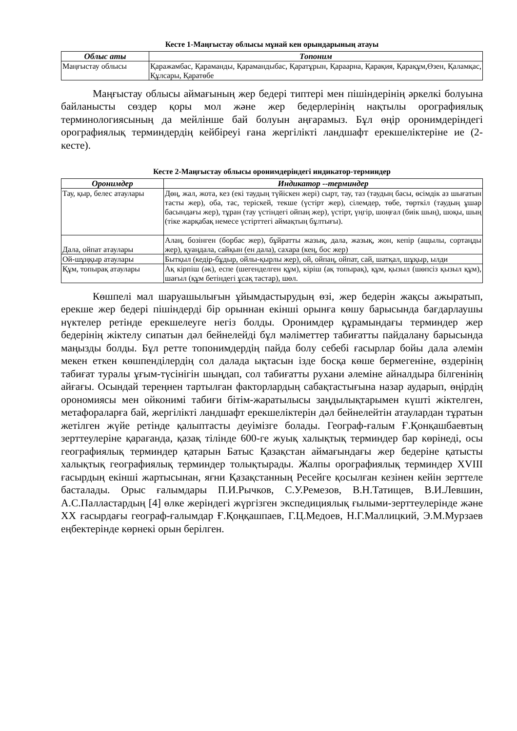Кесте 1-Маңғыстау облысы мұнай кен орындарының атауы
| Облыс аты | Топоним |
| --- | --- |
| Маңғыстау облысы | Қаражамбас, Қараманды, Қарамандыбас, Қаратұрын, Қараарна, Қарақия, Қарақұм,Өзен, Қаламқас, Құлсары, Қаратөбе |
Маңғыстау облысы аймағының жер бедері типтері мен пішіндерінің әркелкі болуына байланысты сөздер қоры мол және жер бедерлерінің нақтылы орографиялық терминологиясының да мейлінше бай болуын аңғарамыз. Бұл өңір оронимдеріндегі орографиялық терминдердің кейбіреуі ғана жергілікті ландшафт ерекшеліктеріне ие (2-кесте).
Кесте 2-Маңғыстау облысы оронимдеріндегі индикатор-терминдер
| Оронимдер | Индикатор --терминдер |
| --- | --- |
| Тау, қыр, белес атаулары | Дөң, жал, жота, кез (екі таудың түйіскен жері) сырт, тау, таз (таудың басы, өсімдік аз шығатын тасты жер), оба, тас, теріскей, текше (үстірт жер), сілемдер, төбе, төрткіл (таудың ұшар басындағы жер), тұран (тау үстіндегі ойпаң жер), үстірт, үңгір, шоңғал (биік шың), шоқы, шың (тіке жарқабақ немесе үстірттегі аймақтың бұлтығы). |
| Дала, ойпат атаулары | Алаң, бозінген (борбас жер), бұйратты жазық, дала, жазық, жон, кепір (ащылы, сортаңды жер), қуаңдала, сайқын (ен дала), сахара (кең, бос жер) |
| Ой-шұңқыр атаулары | Бытқыл (кедір-бұдыр, ойлы-қырлы жер), ой, ойпаң, ойпат, сай, шатқал, шұқыр, ылди |
| Құм, топырақ атаулары | Ақ кірпіш (әк), еспе (шегенделген құм), кіріш (ақ топырақ), құм, қызыл (шөпсіз қызыл құм), шағыл (құм бетіндегі ұсақ тастар), шөл. |
Көшпелі мал шаруашылығын ұйымдастырудың өзі, жер бедерін жақсы ажыратып, ерекше жер бедері пішіндерді бір орыннан екінші орынға көшу барысында бағдарлаушы нүктелер ретінде ерекшелеуге негіз болды. Оронимдер құрамындағы терминдер жер бедерінің жіктелу сипатын дәл бейнелейді бұл мәліметтер табиғатты пайдалану барысында маңызды болды. Бұл ретте топонимдердің пайда болу себебі ғасырлар бойы дала әлемін мекен еткен көшпенділердің сол далада ықтасын ізде босқа көше бермегеніне, өздерінің табиғат туралы ұғым-түсінігін шыңдап, сол табиғатты рухани әлеміне айналдыра білгенінің айғағы. Осындай тереңнен тартылған факторлардың сабақтастығына назар аударып, өңірдің орономиясы мен ойконимі табиғи бітім-жаратылысы заңдылықтарымен күшті жіктелген, метафораларға бай, жергілікті ландшафт ерекшеліктерін дәл бейнелейтін атаулардан тұратын жетілген жүйе ретінде қалыптасты деуімізге болады. Географ-ғалым Ғ.Қонқашбаевтың зерттеулеріне қарағанда, қазақ тілінде 600-ге жуық халықтық терминдер бар көрінеді, осы географиялық терминдер қатарын Батыс Қазақстан аймағындағы жер бедеріне қатысты халықтық географиялық терминдер толықтырады. Жалпы орографиялық терминдер XVIII ғасырдың екінші жартысынан, яғни Қазақстанның Ресейге қосылған кезінен кейін зерттеле басталады. Орыс ғалымдары П.И.Рычков, С.У.Ремезов, В.Н.Татищев, В.И.Левшин, А.С.Палластардың [4] өлке жеріндегі жүргізген экспедициялық ғылыми-зерттеулерінде және XX ғасырдағы географ-ғалымдар Ғ.Қоңқашпаев, Г.Ц.Медоев, Н.Г.Маллицкий, Э.М.Мурзаев еңбектерінде көрнекі орын берілген.